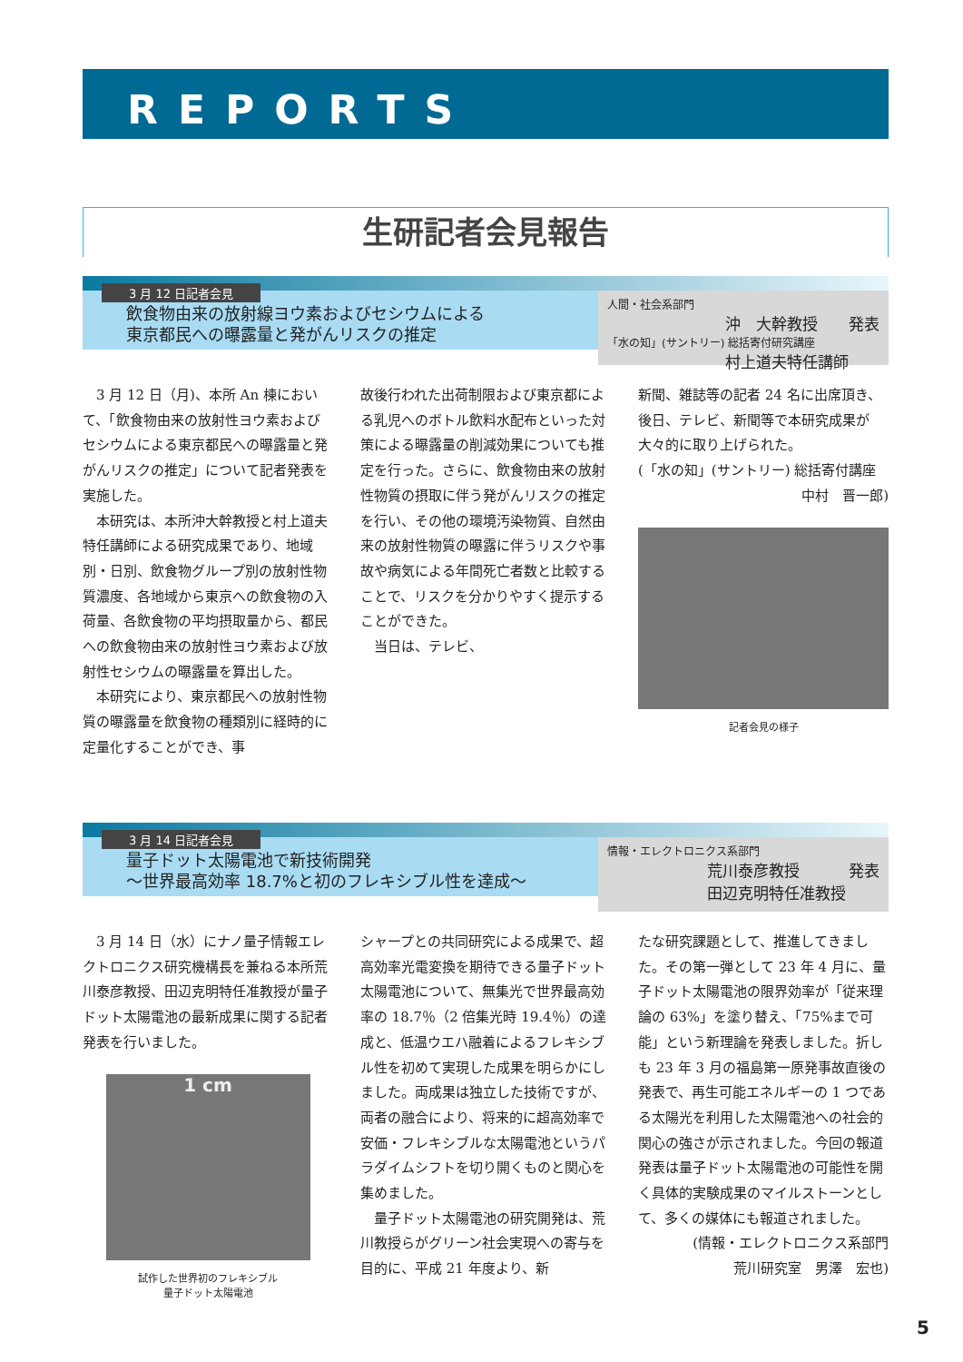REPORTS
生研記者会見報告
3 月 12 日記者会見
飲食物由来の放射線ヨウ素およびセシウムによる
東京都民への曝露量と発がんリスクの推定
人間・社会系部門
沖　大幹教授 発表
「水の知」(サントリー) 総括寄付研究講座
村上道夫特任講師
　3 月 12 日（月)、本所 An 棟において、「飲食物由来の放射性ヨウ素およびセシウムによる東京都民への曝露量と発がんリスクの推定」について記者発表を実施した。
　本研究は、本所沖大幹教授と村上道夫特任講師による研究成果であり、地域別・日別、飲食物グループ別の放射性物質濃度、各地域から東京への飲食物の入荷量、各飲食物の平均摂取量から、都民への飲食物由来の放射性ヨウ素および放射性セシウムの曝露量を算出した。
　本研究により、東京都民への放射性物質の曝露量を飲食物の種類別に経時的に定量化することができ、事
故後行われた出荷制限および東京都による乳児へのボトル飲料水配布といった対策による曝露量の削減効果についても推定を行った。さらに、飲食物由来の放射性物質の摂取に伴う発がんリスクの推定を行い、その他の環境汚染物質、自然由来の放射性物質の曝露に伴うリスクや事故や病気による年間死亡者数と比較することで、リスクを分かりやすく提示することができた。
　当日は、テレビ、
新聞、雑誌等の記者 24 名に出席頂き、後日、テレビ、新聞等で本研究成果が大々的に取り上げられた。
(「水の知」(サントリー) 総括寄付講座
中村　晋一郎)
記者会見の様子
3 月 14 日記者会見
量子ドット太陽電池で新技術開発
～世界最高効率 18.7%と初のフレキシブル性を達成～
情報・エレクトロニクス系部門
荒川泰彦教授 発表
田辺克明特任准教授
　3 月 14 日（水）にナノ量子情報エレクトロニクス研究機構長を兼ねる本所荒川泰彦教授、田辺克明特任准教授が量子ドット太陽電池の最新成果に関する記者発表を行いました。
1 cm
試作した世界初のフレキシブル
量子ドット太陽電池
シャープとの共同研究による成果で、超高効率光電変換を期待できる量子ドット太陽電池について、無集光で世界最高効率の 18.7％（2 倍集光時 19.4％）の達成と、低温ウエハ融着によるフレキシブル性を初めて実現した成果を明らかにしました。両成果は独立した技術ですが、両者の融合により、将来的に超高効率で安価・フレキシブルな太陽電池というパラダイムシフトを切り開くものと関心を集めました。
　量子ドット太陽電池の研究開発は、荒川教授らがグリーン社会実現への寄与を目的に、平成 21 年度より、新
たな研究課題として、推進してきました。その第一弾として 23 年 4 月に、量子ドット太陽電池の限界効率が「従来理論の 63%」を塗り替え、「75%まで可能」という新理論を発表しました。折しも 23 年 3 月の福島第一原発事故直後の発表で、再生可能エネルギーの 1 つである太陽光を利用した太陽電池への社会的関心の強さが示されました。今回の報道発表は量子ドット太陽電池の可能性を開く具体的実験成果のマイルストーンとして、多くの媒体にも報道されました。
(情報・エレクトロニクス系部門
荒川研究室　男澤　宏也)
5